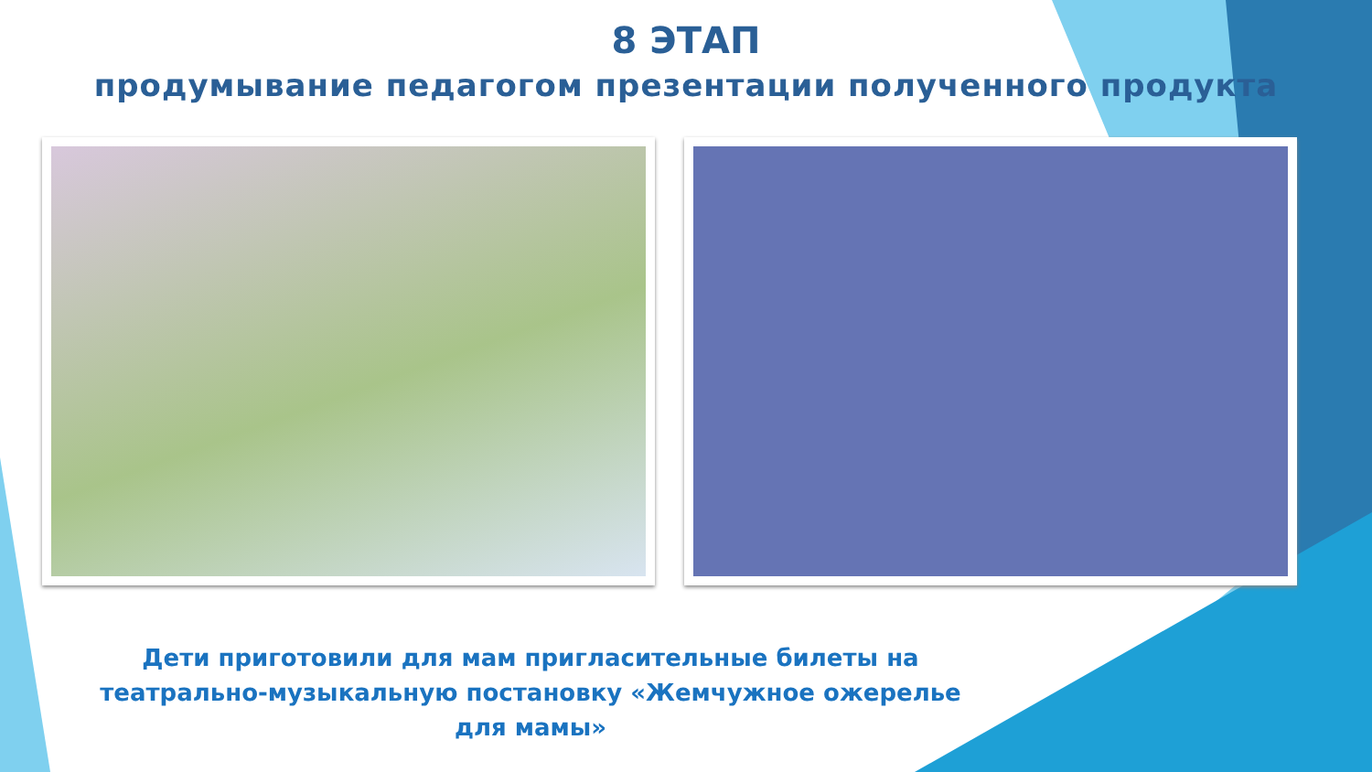8 ЭТАП
продумывание педагогом презентации полученного продукта
Дети приготовили для мам пригласительные билеты на театрально-музыкальную постановку «Жемчужное ожерелье для мамы»